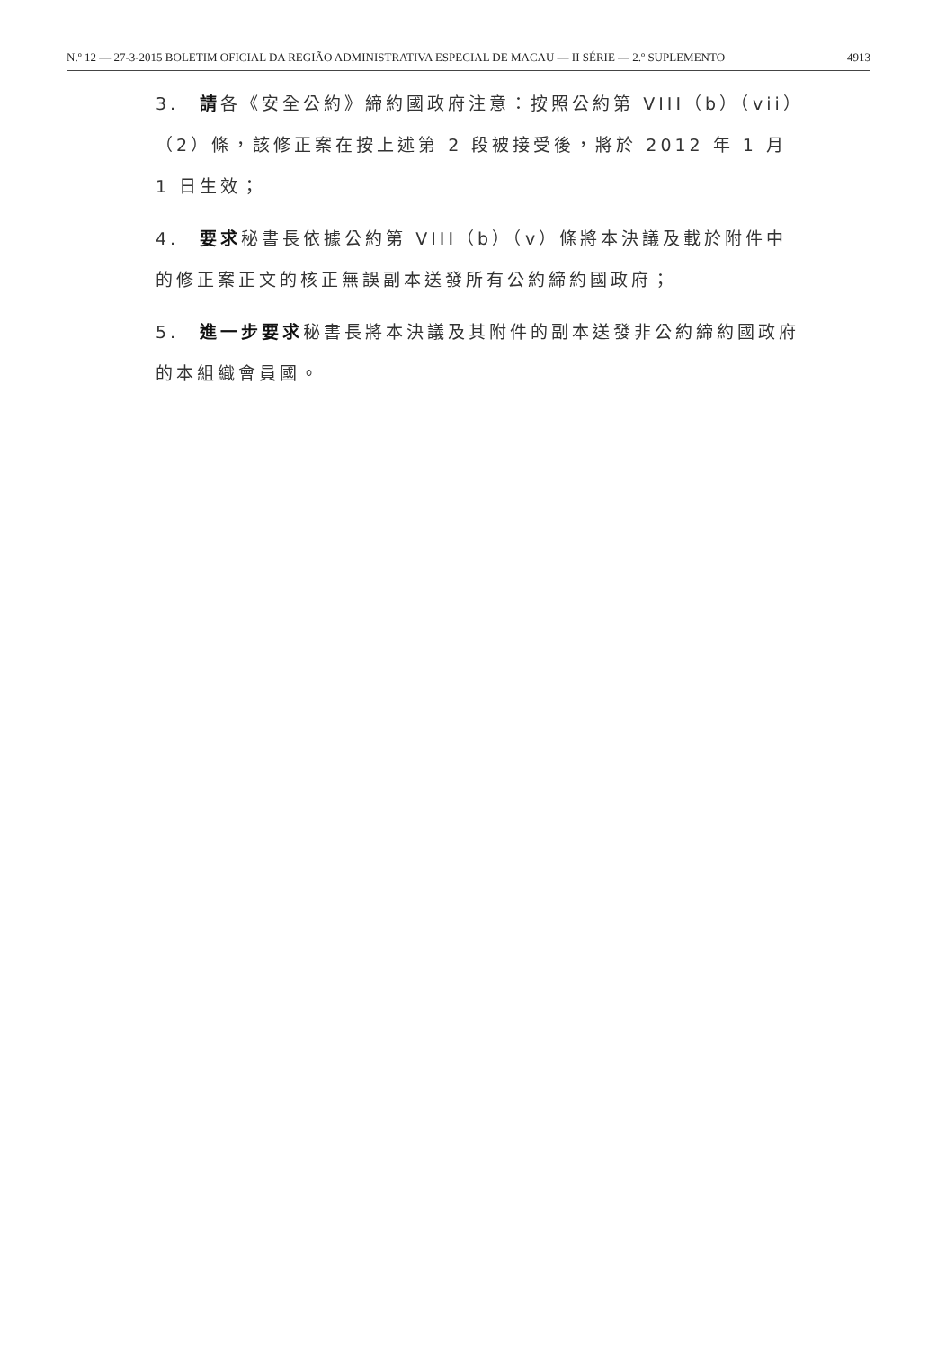N.º 12 — 27-3-2015 BOLETIM OFICIAL DA REGIÃO ADMINISTRATIVA ESPECIAL DE MACAU — II SÉRIE — 2.º SUPLEMENTO 4913
3.　請各《安全公約》締約國政府注意：按照公約第 VIII（b）（vii）（2）條，該修正案在按上述第 2 段被接受後，將於 2012 年 1 月 1 日生效；
4.　要求秘書長依據公約第 VIII（b）（v）條將本決議及載於附件中的修正案正文的核正無誤副本送發所有公約締約國政府；
5.　進一步要求秘書長將本決議及其附件的副本送發非公約締約國政府的本組織會員國。